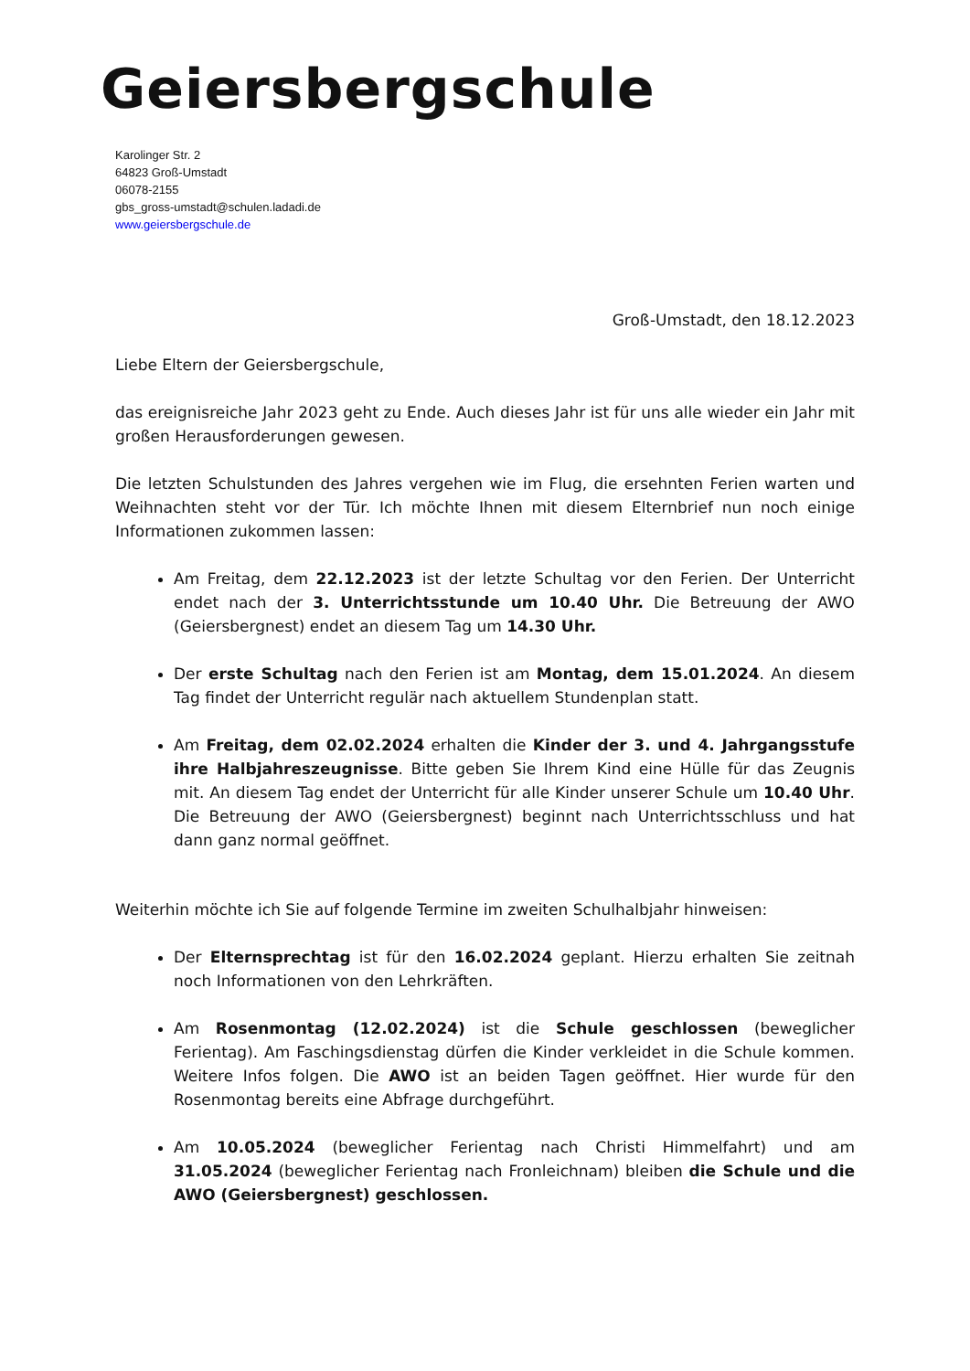Geiersbergschule
Karolinger Str. 2
64823 Groß-Umstadt
06078-2155
gbs_gross-umstadt@schulen.ladadi.de
www.geiersbergschule.de
Groß-Umstadt, den 18.12.2023
Liebe Eltern der Geiersbergschule,
das ereignisreiche Jahr 2023 geht zu Ende. Auch dieses Jahr ist für uns alle wieder ein Jahr mit großen Herausforderungen gewesen.
Die letzten Schulstunden des Jahres vergehen wie im Flug, die ersehnten Ferien warten und Weihnachten steht vor der Tür. Ich möchte Ihnen mit diesem Elternbrief nun noch einige Informationen zukommen lassen:
Am Freitag, dem 22.12.2023 ist der letzte Schultag vor den Ferien. Der Unterricht endet nach der 3. Unterrichtsstunde um 10.40 Uhr. Die Betreuung der AWO (Geiersbergnest) endet an diesem Tag um 14.30 Uhr.
Der erste Schultag nach den Ferien ist am Montag, dem 15.01.2024. An diesem Tag findet der Unterricht regulär nach aktuellem Stundenplan statt.
Am Freitag, dem 02.02.2024 erhalten die Kinder der 3. und 4. Jahrgangsstufe ihre Halbjahreszeugnisse. Bitte geben Sie Ihrem Kind eine Hülle für das Zeugnis mit. An diesem Tag endet der Unterricht für alle Kinder unserer Schule um 10.40 Uhr. Die Betreuung der AWO (Geiersbergnest) beginnt nach Unterrichtsschluss und hat dann ganz normal geöffnet.
Weiterhin möchte ich Sie auf folgende Termine im zweiten Schulhalbjahr hinweisen:
Der Elternsprechtag ist für den 16.02.2024 geplant. Hierzu erhalten Sie zeitnah noch Informationen von den Lehrkräften.
Am Rosenmontag (12.02.2024) ist die Schule geschlossen (beweglicher Ferientag). Am Faschingsdienstag dürfen die Kinder verkleidet in die Schule kommen. Weitere Infos folgen. Die AWO ist an beiden Tagen geöffnet. Hier wurde für den Rosenmontag bereits eine Abfrage durchgeführt.
Am 10.05.2024 (beweglicher Ferientag nach Christi Himmelfahrt) und am 31.05.2024 (beweglicher Ferientag nach Fronleichnam) bleiben die Schule und die AWO (Geiersbergnest) geschlossen.